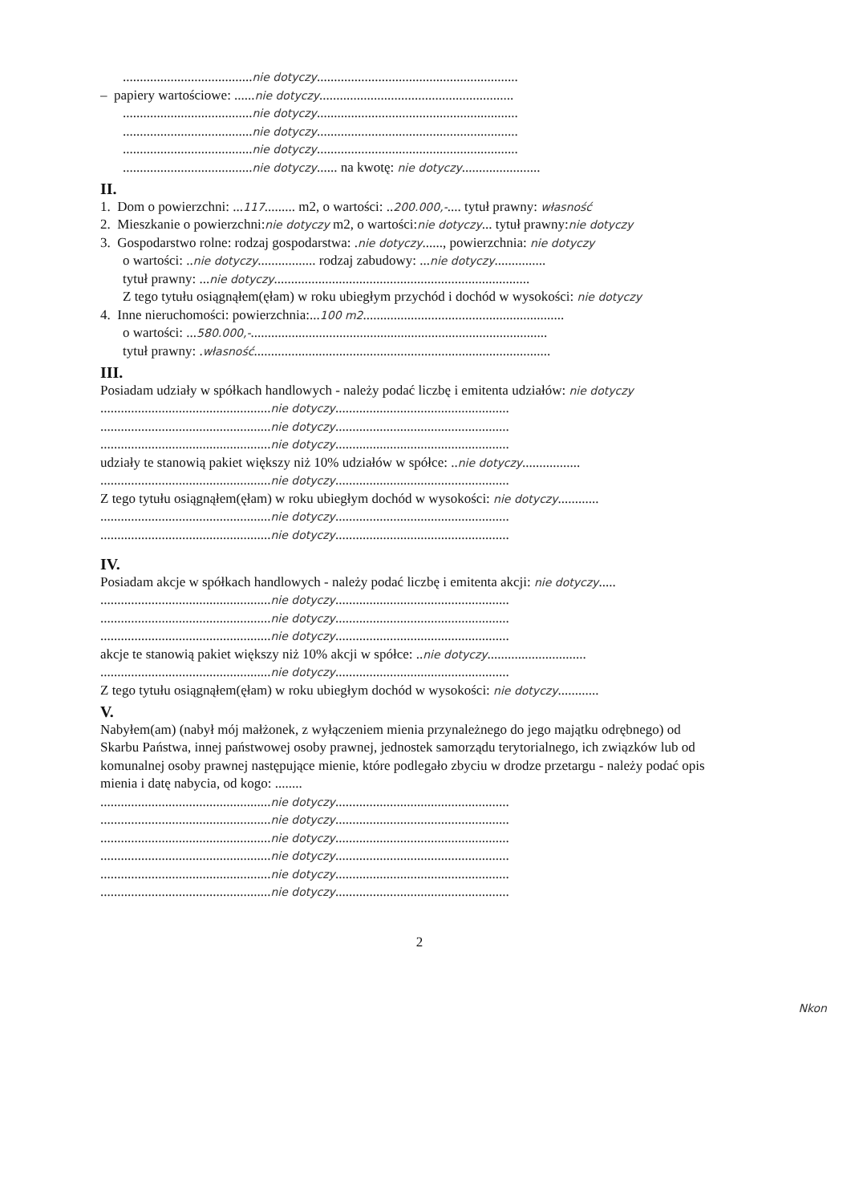......................................nie dotyczy...........................................................
– papiery wartościowe: ......nie dotyczy.........................................................
......................................nie dotyczy...........................................................
......................................nie dotyczy...........................................................
......................................nie dotyczy...........................................................
......................................nie dotyczy...... na kwotę: nie dotyczy.......................
II.
1. Dom o powierzchni: ...117......... m2, o wartości: ..200.000,-.... tytuł prawny: własność
2. Mieszkanie o powierzchni:nie dotyczy m2, o wartości:nie dotyczy... tytuł prawny:nie dotyczy
3. Gospodarstwo rolne: rodzaj gospodarstwa: .nie dotyczy......, powierzchnia: nie dotyczy
o wartości: ..nie dotyczy................. rodzaj zabudowy: ...nie dotyczy...............
tytuł prawny: ...nie dotyczy...........................................................................
Z tego tytułu osiągnąłem(ęłam) w roku ubiegłym przychód i dochód w wysokości: nie dotyczy
4. Inne nieruchomości: powierzchnia:...100 m2...........................................................
o wartości: ...580.000,-.......................................................................................
tytuł prawny: .własność.......................................................................................
III.
Posiadam udziały w spółkach handlowych - należy podać liczbę i emitenta udziałów: nie dotyczy
..................................................nie dotyczy...................................................
..................................................nie dotyczy...................................................
..................................................nie dotyczy...................................................
udziały te stanowią pakiet większy niż 10% udziałów w spółce: ..nie dotyczy.................
..................................................nie dotyczy...................................................
Z tego tytułu osiągnąłem(ęłam) w roku ubiegłym dochód w wysokości: nie dotyczy............
..................................................nie dotyczy...................................................
..................................................nie dotyczy...................................................
IV.
Posiadam akcje w spółkach handlowych - należy podać liczbę i emitenta akcji: nie dotyczy.....
..................................................nie dotyczy...................................................
..................................................nie dotyczy...................................................
..................................................nie dotyczy...................................................
akcje te stanowią pakiet większy niż 10% akcji w spółce: ..nie dotyczy.............................
..................................................nie dotyczy...................................................
Z tego tytułu osiągnąłem(ęłam) w roku ubiegłym dochód w wysokości: nie dotyczy............
V.
Nabyłem(am) (nabył mój małżonek, z wyłączeniem mienia przynależnego do jego majątku odrębnego) od Skarbu Państwa, innej państwowej osoby prawnej, jednostek samorządu terytorialnego, ich związków lub od komunalnej osoby prawnej następujące mienie, które podlegało zbyciu w drodze przetargu - należy podać opis mienia i datę nabycia, od kogo: ........
..................................................nie dotyczy...................................................
..................................................nie dotyczy...................................................
..................................................nie dotyczy...................................................
..................................................nie dotyczy...................................................
..................................................nie dotyczy...................................................
..................................................nie dotyczy...................................................
2
Nkon